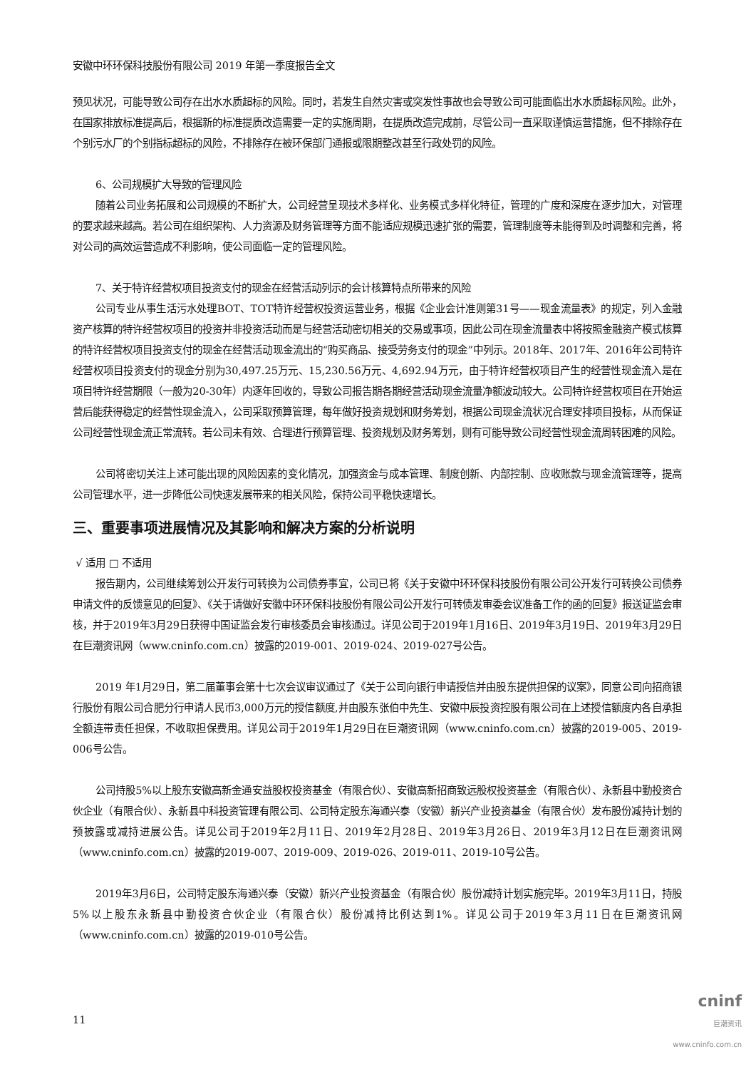安徽中环环保科技股份有限公司 2019 年第一季度报告全文
预见状况，可能导致公司存在出水水质超标的风险。同时，若发生自然灾害或突发性事故也会导致公司可能面临出水水质超标风险。此外，在国家排放标准提高后，根据新的标准提质改造需要一定的实施周期，在提质改造完成前，尽管公司一直采取谨慎运营措施，但不排除存在个别污水厂的个别指标超标的风险，不排除存在被环保部门通报或限期整改甚至行政处罚的风险。
6、公司规模扩大导致的管理风险
随着公司业务拓展和公司规模的不断扩大，公司经营呈现技术多样化、业务模式多样化特征，管理的广度和深度在逐步加大，对管理的要求越来越高。若公司在组织架构、人力资源及财务管理等方面不能适应规模迅速扩张的需要，管理制度等未能得到及时调整和完善，将对公司的高效运营造成不利影响，使公司面临一定的管理风险。
7、关于特许经营权项目投资支付的现金在经营活动列示的会计核算特点所带来的风险
公司专业从事生活污水处理BOT、TOT特许经营权投资运营业务，根据《企业会计准则第31号——现金流量表》的规定，列入金融资产核算的特许经营权项目的投资并非投资活动而是与经营活动密切相关的交易或事项，因此公司在现金流量表中将按照金融资产模式核算的特许经营权项目投资支付的现金在经营活动现金流出的“购买商品、接受劳务支付的现金”中列示。2018年、2017年、2016年公司特许经营权项目投资支付的现金分别为30,497.25万元、15,230.56万元、4,692.94万元，由于特许经营权项目产生的经营性现金流入是在项目特许经营期限（一般为20-30年）内逐年回收的，导致公司报告期各期经营活动现金流量净额波动较大。公司特许经营权项目在开始运营后能获得稳定的经营性现金流入，公司采取预算管理，每年做好投资规划和财务筹划，根据公司现金流状况合理安排项目投标，从而保证公司经营性现金流正常流转。若公司未有效、合理进行预算管理、投资规划及财务筹划，则有可能导致公司经营性现金流周转困难的风险。
公司将密切关注上述可能出现的风险因素的变化情况，加强资金与成本管理、制度创新、内部控制、应收账款与现金流管理等，提高公司管理水平，进一步降低公司快速发展带来的相关风险，保持公司平稳快速增长。
三、重要事项进展情况及其影响和解决方案的分析说明
√ 适用 □ 不适用
报告期内，公司继续筹划公开发行可转换为公司债券事宜，公司已将《关于安徽中环环保科技股份有限公司公开发行可转换公司债券申请文件的反馈意见的回复》、《关于请做好安徽中环环保科技股份有限公司公开发行可转债发审委会议准备工作的函的回复》报送证监会审核，并于2019年3月29日获得中国证监会发行审核委员会审核通过。详见公司于2019年1月16日、2019年3月19日、2019年3月29日在巨潮资讯网（www.cninfo.com.cn）披露的2019-001、2019-024、2019-027号公告。
2019 年1月29日，第二届董事会第十七次会议审议通过了《关于公司向银行申请授信并由股东提供担保的议案》，同意公司向招商银行股份有限公司合肥分行申请人民币3,000万元的授信额度,并由股东张伯中先生、安徽中辰投资控股有限公司在上述授信额度内各自承担全额连带责任担保，不收取担保费用。详见公司于2019年1月29日在巨潮资讯网（www.cninfo.com.cn）披露的2019-005、2019-006号公告。
公司持股5%以上股东安徽高新金通安益股权投资基金（有限合伙）、安徽高新招商致远股权投资基金（有限合伙）、永新县中勤投资合伙企业（有限合伙）、永新县中科投资管理有限公司、公司特定股东海通兴泰（安徽）新兴产业投资基金（有限合伙）发布股份减持计划的预披露或减持进展公告。详见公司于2019年2月11日、2019年2月28日、2019年3月26日、2019年3月12日在巨潮资讯网（www.cninfo.com.cn）披露的2019-007、2019-009、2019-026、2019-011、2019-10号公告。
2019年3月6日，公司特定股东海通兴泰（安徽）新兴产业投资基金（有限合伙）股份减持计划实施完毕。2019年3月11日，持股5%以上股东永新县中勤投资合伙企业（有限合伙）股份减持比例达到1%。详见公司于2019年3月11日在巨潮资讯网（www.cninfo.com.cn）披露的2019-010号公告。
11
cninf
巨潮资讯
www.cninfo.com.cn